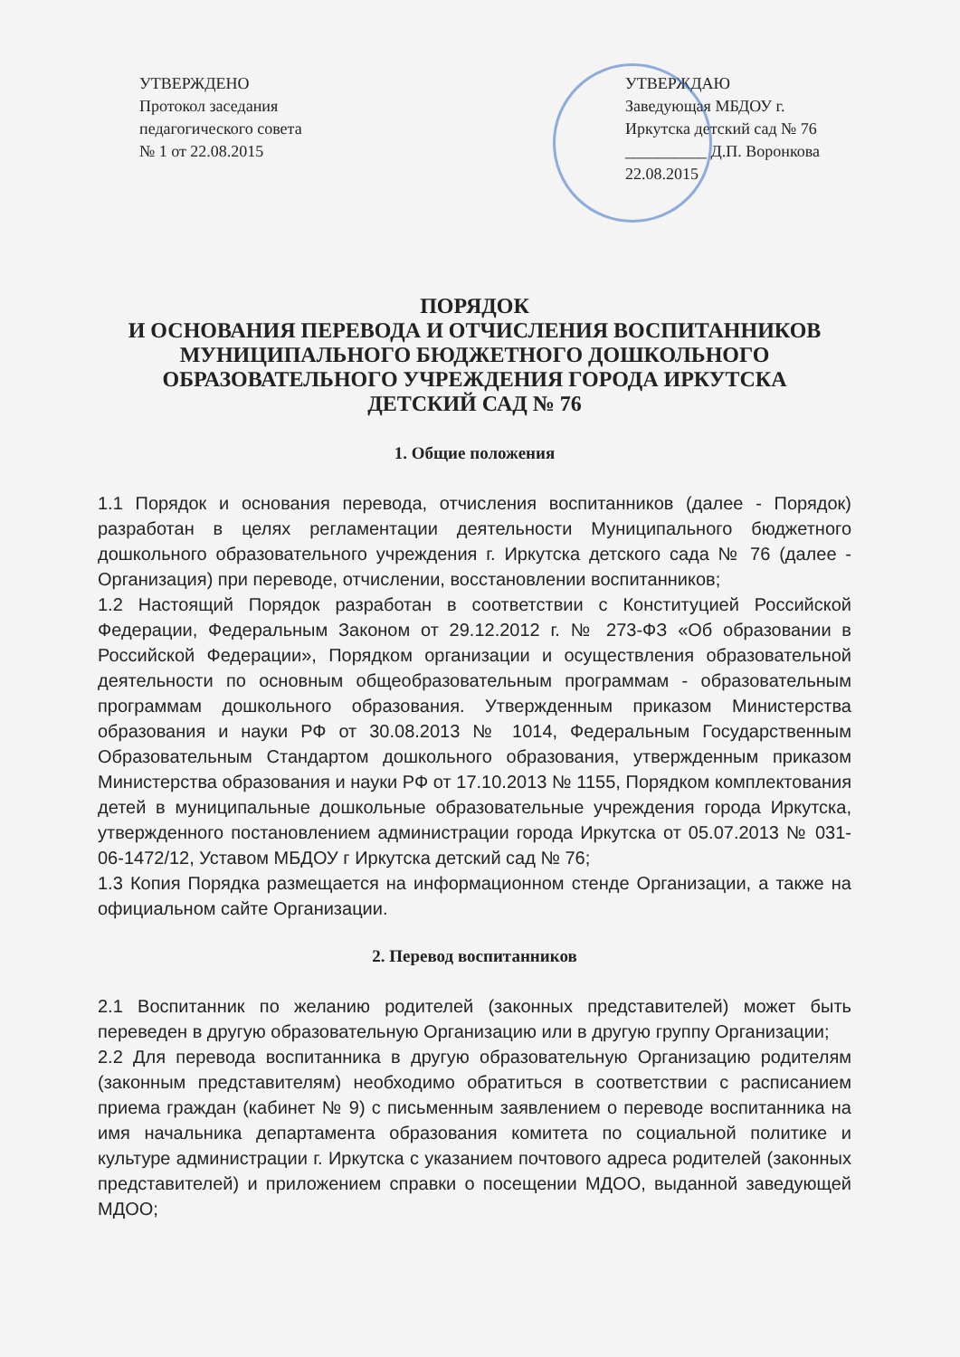УТВЕРЖДЕНО
Протокол заседания
педагогического совета
№ 1 от 22.08.2015
УТВЕРЖДАЮ
Заведующая МБДОУ г.
Иркутска детский сад № 76
__________ Д.П. Воронкова
22.08.2015
ПОРЯДОК
И ОСНОВАНИЯ ПЕРЕВОДА И ОТЧИСЛЕНИЯ ВОСПИТАННИКОВ
МУНИЦИПАЛЬНОГО БЮДЖЕТНОГО ДОШКОЛЬНОГО
ОБРАЗОВАТЕЛЬНОГО УЧРЕЖДЕНИЯ ГОРОДА ИРКУТСКА
ДЕТСКИЙ САД № 76
1. Общие положения
1.1 Порядок и основания перевода, отчисления воспитанников (далее - Порядок) разработан в целях регламентации деятельности Муниципального бюджетного дошкольного образовательного учреждения г. Иркутска детского сада № 76 (далее - Организация) при переводе, отчислении, восстановлении воспитанников;
1.2 Настоящий Порядок разработан в соответствии с Конституцией Российской Федерации, Федеральным Законом от 29.12.2012 г. № 273-ФЗ «Об образовании в Российской Федерации», Порядком организации и осуществления образовательной деятельности по основным общеобразовательным программам - образовательным программам дошкольного образования. Утвержденным приказом Министерства образования и науки РФ от 30.08.2013 № 1014, Федеральным Государственным Образовательным Стандартом дошкольного образования, утвержденным приказом Министерства образования и науки РФ от 17.10.2013 № 1155, Порядком комплектования детей в муниципальные дошкольные образовательные учреждения города Иркутска, утвержденного постановлением администрации города Иркутска от 05.07.2013 № 031-06-1472/12, Уставом МБДОУ г Иркутска детский сад № 76;
1.3 Копия Порядка размещается на информационном стенде Организации, а также на официальном сайте Организации.
2. Перевод воспитанников
2.1 Воспитанник по желанию родителей (законных представителей) может быть переведен в другую образовательную Организацию или в другую группу Организации;
2.2 Для перевода воспитанника в другую образовательную Организацию родителям (законным представителям) необходимо обратиться в соответствии с расписанием приема граждан (кабинет № 9) с письменным заявлением о переводе воспитанника на имя начальника департамента образования комитета по социальной политике и культуре администрации г. Иркутска с указанием почтового адреса родителей (законных представителей) и приложением справки о посещении МДОО, выданной заведующей МДОО;